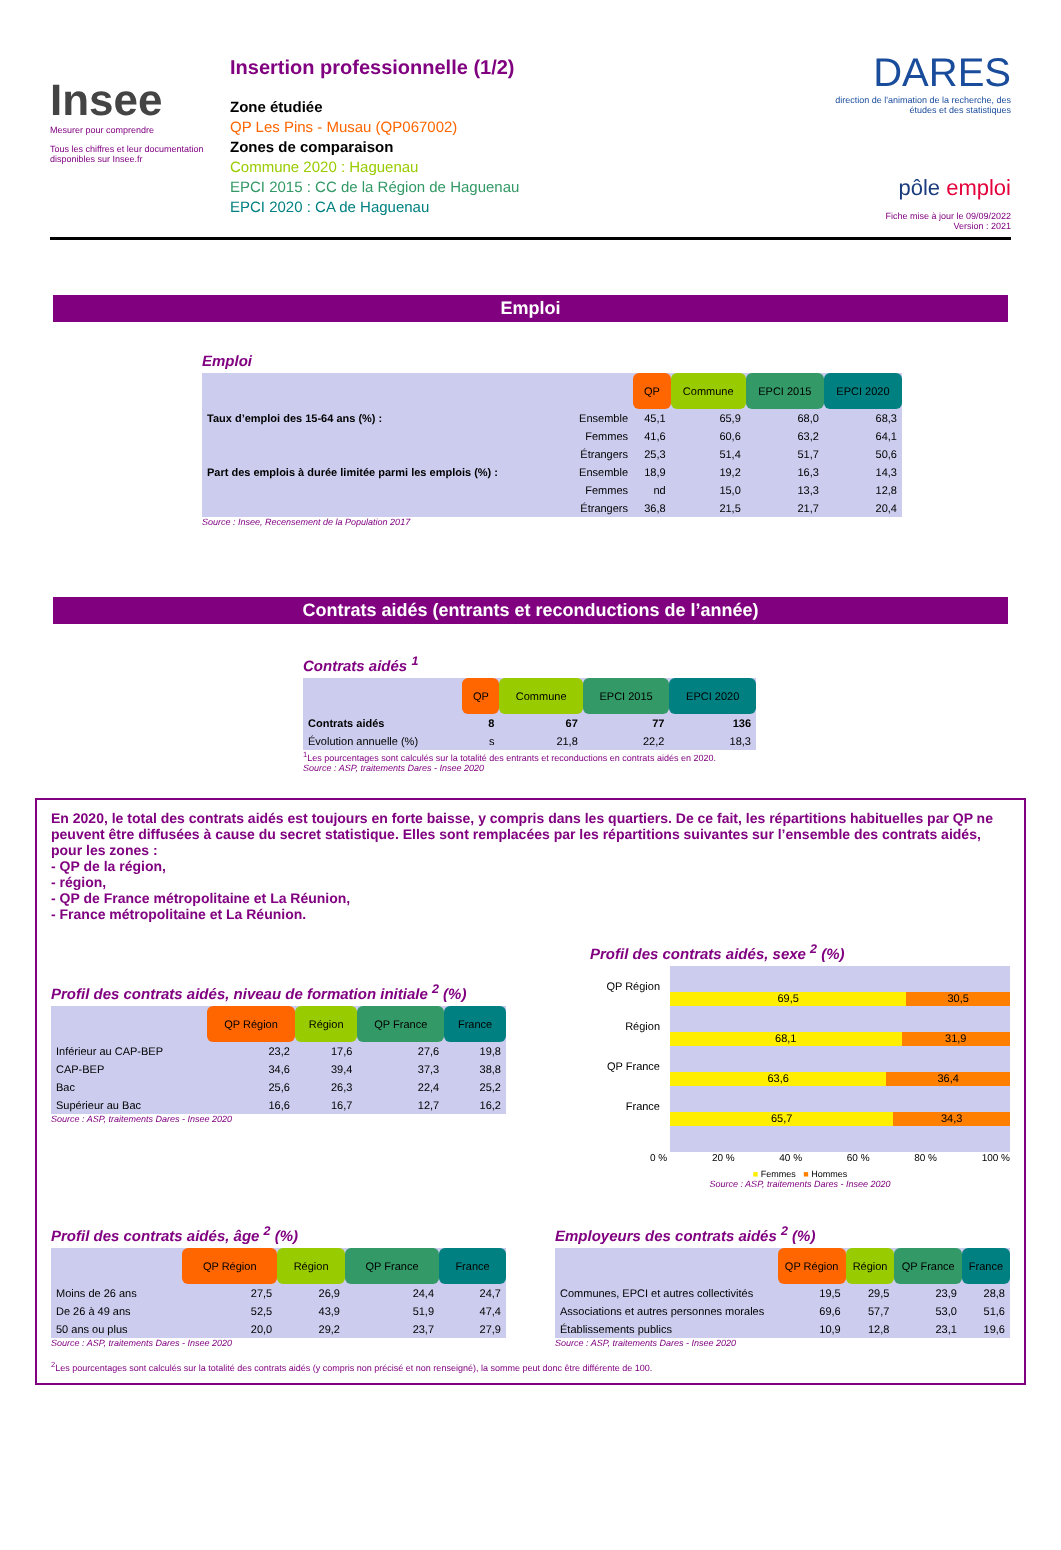Insee
Mesurer pour comprendre
Tous les chiffres et leur documentation disponibles sur Insee.fr
Insertion professionnelle (1/2)
Zone étudiée
QP Les Pins - Musau (QP067002)
Zones de comparaison
Commune 2020 : Haguenau
EPCI 2015 : CC de la Région de Haguenau
EPCI 2020 : CA de Haguenau
DARES
direction de l'animation de la recherche, des études et des statistiques
pôle emploi
Fiche mise à jour le 09/09/2022
Version : 2021
Emploi
Emploi
| | | QP | Commune | EPCI 2015 | EPCI 2020 |
| Taux d’emploi des 15-64 ans (%) : | Ensemble | 45,1 | 65,9 | 68,0 | 68,3 |
| | Femmes | 41,6 | 60,6 | 63,2 | 64,1 |
| | Étrangers | 25,3 | 51,4 | 51,7 | 50,6 |
| Part des emplois à durée limitée parmi les emplois (%) : | Ensemble | 18,9 | 19,2 | 16,3 | 14,3 |
| | Femmes | nd | 15,0 | 13,3 | 12,8 |
| | Étrangers | 36,8 | 21,5 | 21,7 | 20,4 |
Source : Insee, Recensement de la Population 2017
Contrats aidés (entrants et reconductions de l’année)
Contrats aidés <sup>1</sup>
| | QP | Commune | EPCI 2015 | EPCI 2020 |
| Contrats aidés | 8 | 67 | 77 | 136 |
| Évolution annuelle (%) | s | 21,8 | 22,2 | 18,3 |
<sup>1</sup> Les pourcentages sont calculés sur la totalité des entrants et reconductions en contrats aidés en 2020.
Source : ASP, traitements Dares - Insee 2020
En 2020, le total des contrats aidés est toujours en forte baisse, y compris dans les quartiers. De ce fait, les répartitions habituelles par QP ne peuvent être diffusées à cause du secret statistique. Elles sont remplacées par les répartitions suivantes sur l’ensemble des contrats aidés, pour les zones :
- QP de la région,
- région,
- QP de France métropolitaine et La Réunion,
- France métropolitaine et La Réunion.
Profil des contrats aidés, niveau de formation initiale <sup>2</sup> (%)
| | QP Région | Région | QP France | France |
| Inférieur au CAP-BEP | 23,2 | 17,6 | 27,6 | 19,8 |
| CAP-BEP | 34,6 | 39,4 | 37,3 | 38,8 |
| Bac | 25,6 | 26,3 | 22,4 | 25,2 |
| Supérieur au Bac | 16,6 | 16,7 | 12,7 | 16,2 |
Source : ASP, traitements Dares - Insee 2020
Profil des contrats aidés, sexe <sup>2</sup> (%)
QP Région
Région
QP France
France
69,5 30,5
68,1 31,9
63,6 36,4
65,7 34,3
0 % 20 % 40 % 60 % 80 % 100 %
■ Femmes ■ Hommes
Source : ASP, traitements Dares - Insee 2020
Profil des contrats aidés, âge <sup>2</sup> (%)
| | QP Région | Région | QP France | France |
| Moins de 26 ans | 27,5 | 26,9 | 24,4 | 24,7 |
| De 26 à 49 ans | 52,5 | 43,9 | 51,9 | 47,4 |
| 50 ans ou plus | 20,0 | 29,2 | 23,7 | 27,9 |
Source : ASP, traitements Dares - Insee 2020
Employeurs des contrats aidés <sup>2</sup> (%)
| | QP Région | Région | QP France | France |
| Communes, EPCI et autres collectivités | 19,5 | 29,5 | 23,9 | 28,8 |
| Associations et autres personnes morales | 69,6 | 57,7 | 53,0 | 51,6 |
| Établissements publics | 10,9 | 12,8 | 23,1 | 19,6 |
Source : ASP, traitements Dares - Insee 2020
<sup>2</sup> Les pourcentages sont calculés sur la totalité des contrats aidés (y compris non précisé et non renseigné), la somme peut donc être différente de 100.